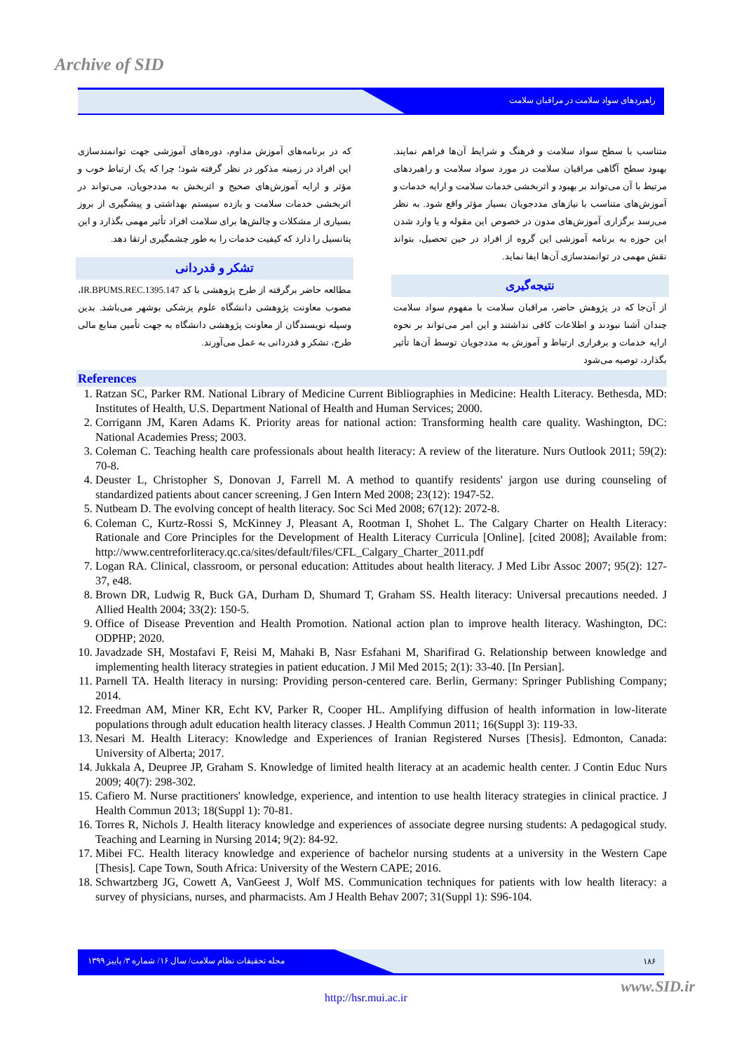Archive of SID
راهبردهای سواد سلامت در مراقبان سلامت
متناسب با سطح سواد سلامت و فرهنگ و شرایط آن‌ها فراهم نمایند. بهبود سطح آگاهی مراقبان سلامت در مورد سواد سلامت و راهبردهای مرتبط با آن می‌تواند بر بهبود و اثربخشی خدمات سلامت و ارایه خدمات و آموزش‌های متناسب با نیازهای مددجویان بسیار مؤثر واقع شود. به نظر می‌رسد برگزاری آموزش‌های مدون در خصوص این مقوله و یا وارد شدن این حوزه به برنامه آموزشی این گروه از افراد در حین تحصیل، بتواند نقش مهمی در توانمندسازی آن‌ها ایفا نماید.
نتیجه‌گیری
از آن‌جا که در پژوهش حاضر، مراقبان سلامت با مفهوم سواد سلامت چندان آشنا نبودند و اطلاعات کافی نداشتند و این امر می‌تواند بر نحوه ارایه خدمات و برقراری ارتباط و آموزش به مددجویان توسط آن‌ها تأثیر بگذارد، توصیه می‌شود
که در برنامه‌های آموزش مداوم، دوره‌های آموزشی جهت توانمندسازی این افراد در زمینه مذکور در نظر گرفته شود؛ چرا که یک ارتباط خوب و مؤثر و ارایه آموزش‌های صحیح و اثربخش به مددجویان، می‌تواند در اثربخشی خدمات سلامت و بازده سیستم بهداشتی و پیشگیری از بروز بسیاری از مشکلات و چالش‌ها برای سلامت افراد تأثیر مهمی بگذارد و این پتانسیل را دارد که کیفیت خدمات را به طور چشمگیری ارتقا دهد.
تشکر و قدردانی
مطالعه حاضر برگرفته از طرح پژوهشی با کد IR.BPUMS.REC.1395.147، مصوب معاونت پژوهشی دانشگاه علوم پزشکی بوشهر می‌باشد. بدین وسیله نویسندگان از معاونت پژوهشی دانشگاه به جهت تأمین منابع مالی طرح، تشکر و قدردانی به عمل می‌آورند.
References
1. Ratzan SC, Parker RM. National Library of Medicine Current Bibliographies in Medicine: Health Literacy. Bethesda, MD: Institutes of Health, U.S. Department National of Health and Human Services; 2000.
2. Corrigann JM, Karen Adams K. Priority areas for national action: Transforming health care quality. Washington, DC: National Academies Press; 2003.
3. Coleman C. Teaching health care professionals about health literacy: A review of the literature. Nurs Outlook 2011; 59(2): 70-8.
4. Deuster L, Christopher S, Donovan J, Farrell M. A method to quantify residents' jargon use during counseling of standardized patients about cancer screening. J Gen Intern Med 2008; 23(12): 1947-52.
5. Nutbeam D. The evolving concept of health literacy. Soc Sci Med 2008; 67(12): 2072-8.
6. Coleman C, Kurtz-Rossi S, McKinney J, Pleasant A, Rootman I, Shohet L. The Calgary Charter on Health Literacy: Rationale and Core Principles for the Development of Health Literacy Curricula [Online]. [cited 2008]; Available from: http://www.centreforliteracy.qc.ca/sites/default/files/CFL_Calgary_Charter_2011.pdf
7. Logan RA. Clinical, classroom, or personal education: Attitudes about health literacy. J Med Libr Assoc 2007; 95(2): 127-37, e48.
8. Brown DR, Ludwig R, Buck GA, Durham D, Shumard T, Graham SS. Health literacy: Universal precautions needed. J Allied Health 2004; 33(2): 150-5.
9. Office of Disease Prevention and Health Promotion. National action plan to improve health literacy. Washington, DC: ODPHP; 2020.
10. Javadzade SH, Mostafavi F, Reisi M, Mahaki B, Nasr Esfahani M, Sharifirad G. Relationship between knowledge and implementing health literacy strategies in patient education. J Mil Med 2015; 2(1): 33-40. [In Persian].
11. Parnell TA. Health literacy in nursing: Providing person-centered care. Berlin, Germany: Springer Publishing Company; 2014.
12. Freedman AM, Miner KR, Echt KV, Parker R, Cooper HL. Amplifying diffusion of health information in low-literate populations through adult education health literacy classes. J Health Commun 2011; 16(Suppl 3): 119-33.
13. Nesari M. Health Literacy: Knowledge and Experiences of Iranian Registered Nurses [Thesis]. Edmonton, Canada: University of Alberta; 2017.
14. Jukkala A, Deupree JP, Graham S. Knowledge of limited health literacy at an academic health center. J Contin Educ Nurs 2009; 40(7): 298-302.
15. Cafiero M. Nurse practitioners' knowledge, experience, and intention to use health literacy strategies in clinical practice. J Health Commun 2013; 18(Suppl 1): 70-81.
16. Torres R, Nichols J. Health literacy knowledge and experiences of associate degree nursing students: A pedagogical study. Teaching and Learning in Nursing 2014; 9(2): 84-92.
17. Mibei FC. Health literacy knowledge and experience of bachelor nursing students at a university in the Western Cape [Thesis]. Cape Town, South Africa: University of the Western CAPE; 2016.
18. Schwartzberg JG, Cowett A, VanGeest J, Wolf MS. Communication techniques for patients with low health literacy: a survey of physicians, nurses, and pharmacists. Am J Health Behav 2007; 31(Suppl 1): S96-104.
مجله تحقیقات نظام سلامت/ سال ۱۶/ شماره ۳/ پاییز ۱۳۹۹ ۱۸۶
www.SID.ir
http://hsr.mui.ac.ir